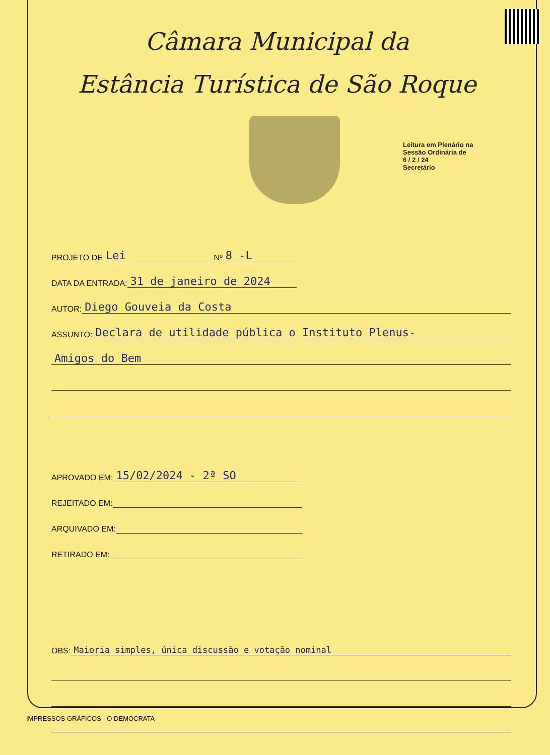Câmara Municipal da
Estância Turística de São Roque
Leitura em Plenário na Sessão Ordinária de
6 / 2 / 24
Secretário
PROJETO DE Lei Nº 8 -L
DATA DA ENTRADA: 31 de janeiro de 2024
AUTOR: Diego Gouveia da Costa
ASSUNTO: Declara de utilidade pública o Instituto Plenus-
Amigos do Bem
APROVADO EM: 15/02/2024 - 2ª SO
REJEITADO EM:
ARQUIVADO EM:
RETIRADO EM:
OBS: Maioria simples, única discussão e votação nominal
IMPRESSOS GRÁFICOS - O DEMOCRATA